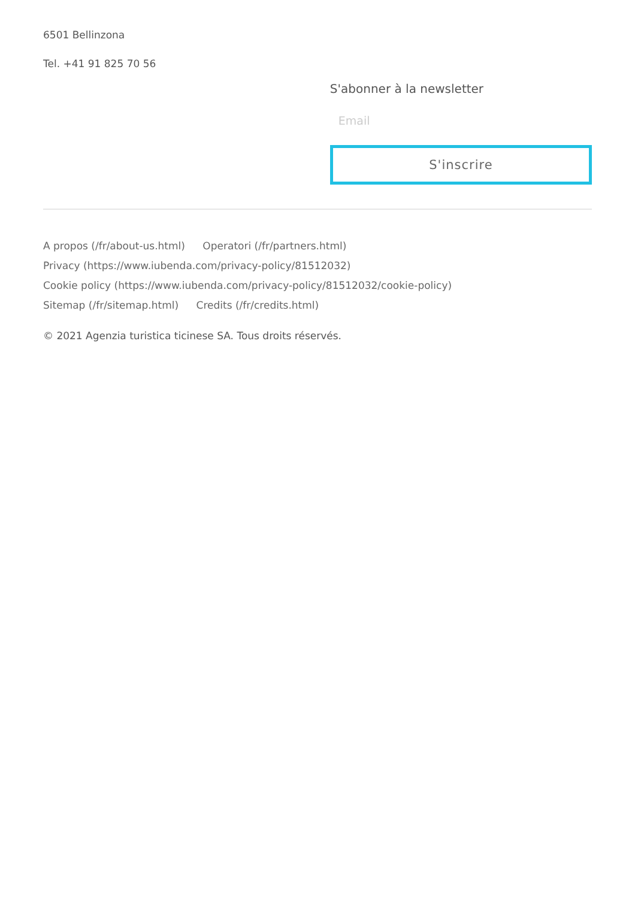6501 Bellinzona
Tel. +41 91 825 70 56
S'abonner à la newsletter
Email
S'inscrire
A propos (/fr/about-us.html) Operatori (/fr/partners.html)
Privacy (https://www.iubenda.com/privacy-policy/81512032)
Cookie policy (https://www.iubenda.com/privacy-policy/81512032/cookie-policy)
Sitemap (/fr/sitemap.html) Credits (/fr/credits.html)
© 2021 Agenzia turistica ticinese SA. Tous droits réservés.